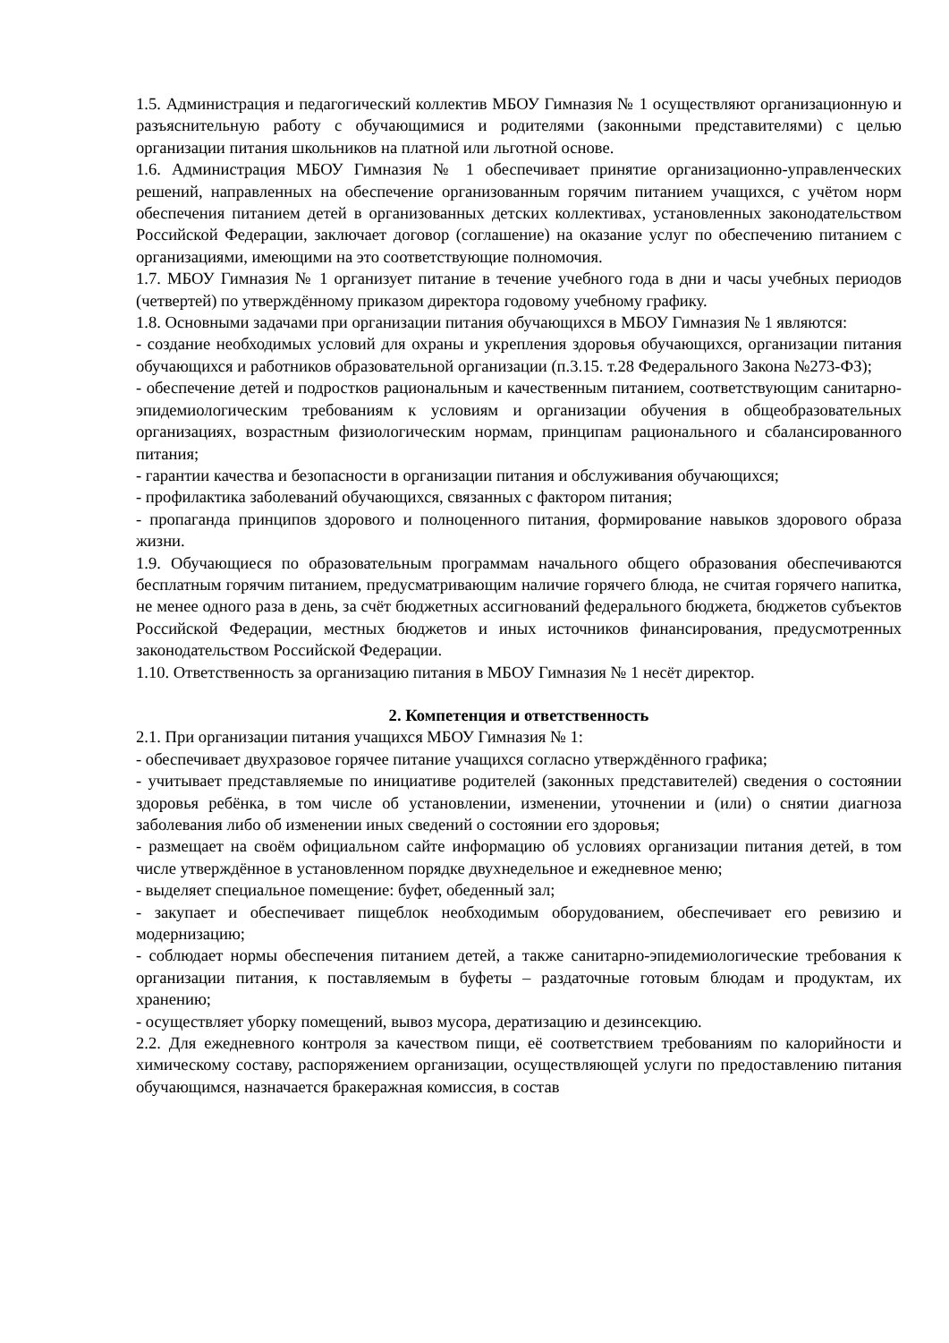1.5. Администрация и педагогический коллектив МБОУ Гимназия № 1 осуществляют организационную и разъяснительную работу с обучающимися и родителями (законными представителями) с целью организации питания школьников на платной или льготной основе.
1.6. Администрация МБОУ Гимназия № 1 обеспечивает принятие организационно-управленческих решений, направленных на обеспечение организованным горячим питанием учащихся, с учётом норм обеспечения питанием детей в организованных детских коллективах, установленных законодательством Российской Федерации, заключает договор (соглашение) на оказание услуг по обеспечению питанием с организациями, имеющими на это соответствующие полномочия.
1.7. МБОУ Гимназия № 1 организует питание в течение учебного года в дни и часы учебных периодов (четвертей) по утверждённому приказом директора годовому учебному графику.
1.8. Основными задачами при организации питания обучающихся в МБОУ Гимназия № 1 являются:
- создание необходимых условий для охраны и укрепления здоровья обучающихся, организации питания обучающихся и работников образовательной организации (п.3.15. т.28 Федерального Закона №273-ФЗ);
- обеспечение детей и подростков рациональным и качественным питанием, соответствующим санитарно-эпидемиологическим требованиям к условиям и организации обучения в общеобразовательных организациях, возрастным физиологическим нормам, принципам рационального и сбалансированного питания;
- гарантии качества и безопасности в организации питания и обслуживания обучающихся;
- профилактика заболеваний обучающихся, связанных с фактором питания;
- пропаганда принципов здорового и полноценного питания, формирование навыков здорового образа жизни.
1.9. Обучающиеся по образовательным программам начального общего образования обеспечиваются бесплатным горячим питанием, предусматривающим наличие горячего блюда, не считая горячего напитка, не менее одного раза в день, за счёт бюджетных ассигнований федерального бюджета, бюджетов субъектов Российской Федерации, местных бюджетов и иных источников финансирования, предусмотренных законодательством Российской Федерации.
1.10. Ответственность за организацию питания в МБОУ Гимназия № 1 несёт директор.
2. Компетенция и ответственность
2.1. При организации питания учащихся МБОУ Гимназия № 1:
- обеспечивает двухразовое горячее питание учащихся согласно утверждённого графика;
- учитывает представляемые по инициативе родителей (законных представителей) сведения о состоянии здоровья ребёнка, в том числе об установлении, изменении, уточнении и (или) о снятии диагноза заболевания либо об изменении иных сведений о состоянии его здоровья;
- размещает на своём официальном сайте информацию об условиях организации питания детей, в том числе утверждённое в установленном порядке двухнедельное и ежедневное меню;
- выделяет специальное помещение: буфет, обеденный зал;
- закупает и обеспечивает пищеблок необходимым оборудованием, обеспечивает его ревизию и модернизацию;
- соблюдает нормы обеспечения питанием детей, а также санитарно-эпидемиологические требования к организации питания, к поставляемым в буфеты – раздаточные готовым блюдам и продуктам, их хранению;
- осуществляет уборку помещений, вывоз мусора, дератизацию и дезинсекцию.
2.2. Для ежедневного контроля за качеством пищи, её соответствием требованиям по калорийности и химическому составу, распоряжением организации, осуществляющей услуги по предоставлению питания обучающимся, назначается бракеражная комиссия, в состав